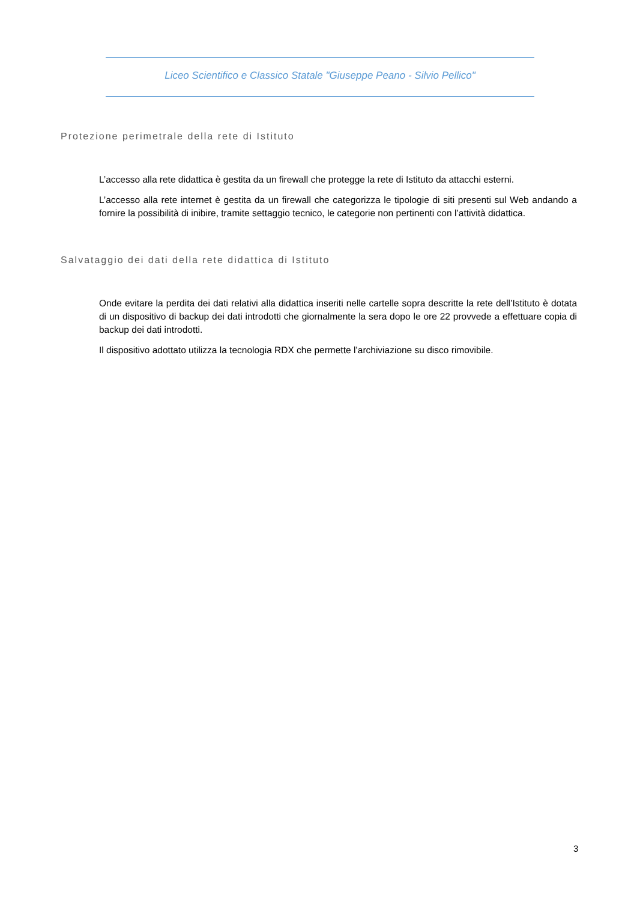Liceo Scientifico e Classico Statale "Giuseppe Peano - Silvio Pellico"
Protezione perimetrale della rete di Istituto
L’accesso alla rete didattica è gestita da un firewall che protegge la rete di Istituto da attacchi esterni.
L’accesso alla rete internet è gestita da un firewall che categorizza le tipologie di siti presenti sul Web andando a fornire la possibilità di inibire, tramite settaggio tecnico, le categorie non pertinenti con l’attività didattica.
Salvataggio dei dati della rete didattica di Istituto
Onde evitare la perdita dei dati relativi alla didattica inseriti nelle cartelle sopra descritte la rete dell’Istituto è dotata di un dispositivo di backup dei dati introdotti che giornalmente la sera dopo le ore 22 provvede a effettuare copia di backup dei dati introdotti.
Il dispositivo adottato utilizza la tecnologia RDX che permette l’archiviazione su disco rimovibile.
3